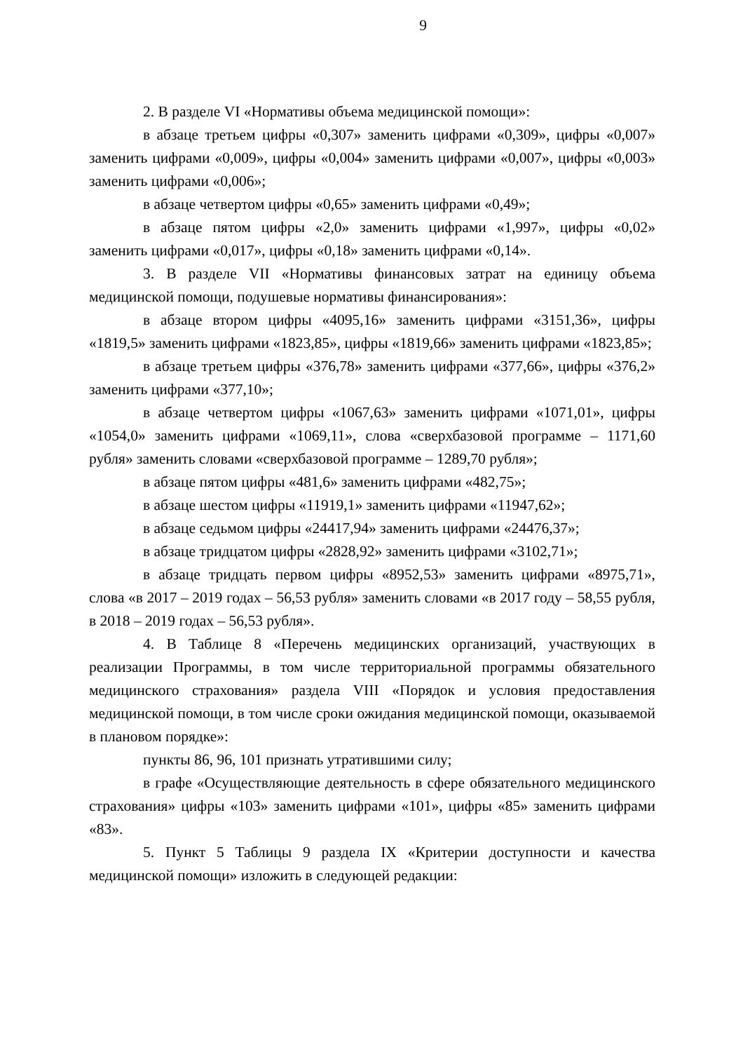9
2. В разделе VI «Нормативы объема медицинской помощи»:
в абзаце третьем цифры «0,307» заменить цифрами «0,309», цифры «0,007» заменить цифрами «0,009», цифры «0,004» заменить цифрами «0,007», цифры «0,003» заменить цифрами «0,006»;
в абзаце четвертом цифры «0,65» заменить цифрами «0,49»;
в абзаце пятом цифры «2,0» заменить цифрами «1,997», цифры «0,02» заменить цифрами «0,017», цифры «0,18» заменить цифрами «0,14».
3. В разделе VII «Нормативы финансовых затрат на единицу объема медицинской помощи, подушевые нормативы финансирования»:
в абзаце втором цифры «4095,16» заменить цифрами «3151,36», цифры «1819,5» заменить цифрами «1823,85», цифры «1819,66» заменить цифрами «1823,85»;
в абзаце третьем цифры «376,78» заменить цифрами «377,66», цифры «376,2» заменить цифрами «377,10»;
в абзаце четвертом цифры «1067,63» заменить цифрами «1071,01», цифры «1054,0» заменить цифрами «1069,11», слова «сверхбазовой программе – 1171,60 рубля» заменить словами «сверхбазовой программе – 1289,70 рубля»;
в абзаце пятом цифры «481,6» заменить цифрами «482,75»;
в абзаце шестом цифры «11919,1» заменить цифрами «11947,62»;
в абзаце седьмом цифры «24417,94» заменить цифрами «24476,37»;
в абзаце тридцатом цифры «2828,92» заменить цифрами «3102,71»;
в абзаце тридцать первом цифры «8952,53» заменить цифрами «8975,71», слова «в 2017 – 2019 годах – 56,53 рубля» заменить словами «в 2017 году – 58,55 рубля, в 2018 – 2019 годах – 56,53 рубля».
4. В Таблице 8 «Перечень медицинских организаций, участвующих в реализации Программы, в том числе территориальной программы обязательного медицинского страхования» раздела VIII «Порядок и условия предоставления медицинской помощи, в том числе сроки ожидания медицинской помощи, оказываемой в плановом порядке»:
пункты 86, 96, 101 признать утратившими силу;
в графе «Осуществляющие деятельность в сфере обязательного медицинского страхования» цифры «103» заменить цифрами «101», цифры «85» заменить цифрами «83».
5. Пункт 5 Таблицы 9 раздела IX «Критерии доступности и качества медицинской помощи» изложить в следующей редакции: